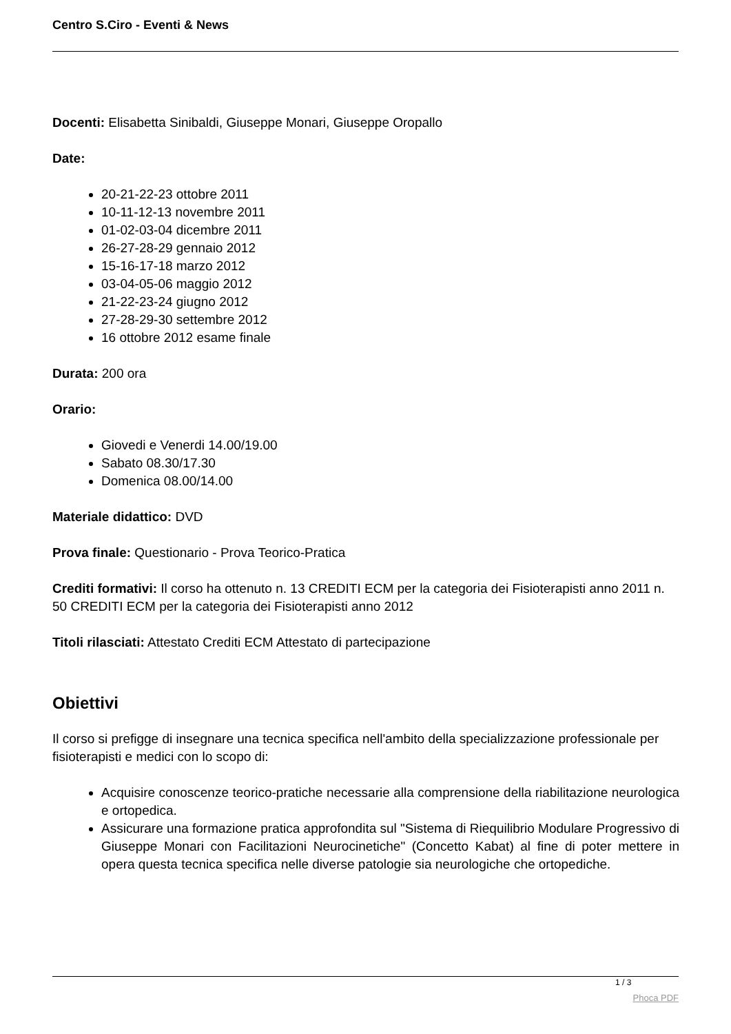Centro S.Ciro - Eventi & News
Docenti: Elisabetta Sinibaldi, Giuseppe Monari, Giuseppe Oropallo
Date:
20-21-22-23 ottobre 2011
10-11-12-13 novembre 2011
01-02-03-04 dicembre 2011
26-27-28-29 gennaio 2012
15-16-17-18 marzo 2012
03-04-05-06 maggio 2012
21-22-23-24 giugno 2012
27-28-29-30 settembre 2012
16 ottobre 2012 esame finale
Durata: 200 ora
Orario:
Giovedi e Venerdi 14.00/19.00
Sabato 08.30/17.30
Domenica 08.00/14.00
Materiale didattico: DVD
Prova finale: Questionario - Prova Teorico-Pratica
Crediti formativi: Il corso ha ottenuto n. 13 CREDITI ECM per la categoria dei Fisioterapisti anno 2011 n. 50 CREDITI ECM per la categoria dei Fisioterapisti anno 2012
Titoli rilasciati: Attestato Crediti ECM Attestato di partecipazione
Obiettivi
Il corso si prefigge di insegnare una tecnica specifica nell'ambito della specializzazione professionale per fisioterapisti e medici con lo scopo di:
Acquisire conoscenze teorico-pratiche necessarie alla comprensione della riabilitazione neurologica e ortopedica.
Assicurare una formazione pratica approfondita sul "Sistema di Riequilibrio Modulare Progressivo di Giuseppe Monari con Facilitazioni Neurocinetiche" (Concetto Kabat) al fine di poter mettere in opera questa tecnica specifica nelle diverse patologie sia neurologiche che ortopediche.
1 / 3
Phoca PDF